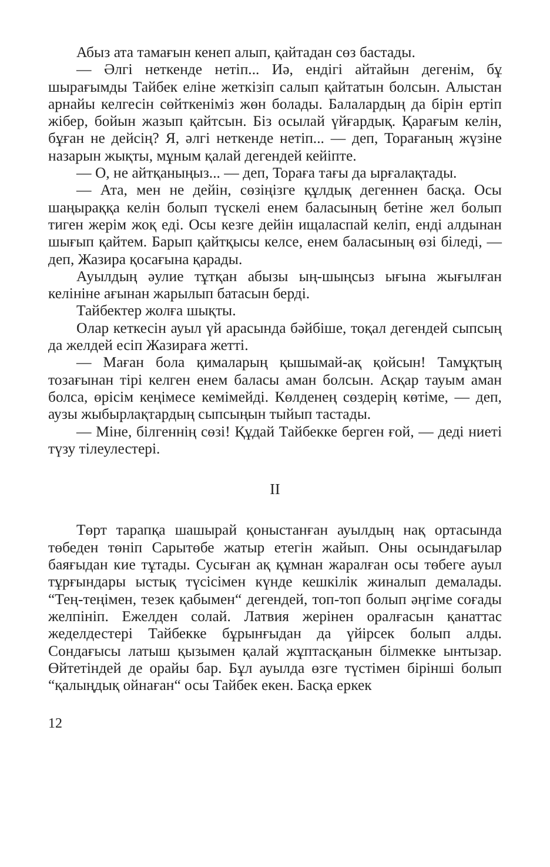Абыз ата тамағын кенеп алып, қайтадан сөз бастады.
— Әлгі неткенде нетіп... Иә, ендігі айтайын дегенім, бұ шырағымды Тайбек еліне жеткізіп салып қайтатын болсын. Алыстан арнайы келгесін сөйткеніміз жөн болады. Балалардың да бірін ертіп жібер, бойын жазып қайтсын. Біз осылай үйғардық. Қарағым келін, бұған не дейсің? Я, әлгі неткенде нетіп... — деп, Торағаның жүзіне назарын жықты, мұным қалай дегендей кейіпте.
— О, не айтқаныңыз... — деп, Тораға тағы да ырғалақтады.
— Ата, мен не дейін, сөзіңізге құлдық дегеннен басқа. Осы шаңыраққа келін болып түскелі енем баласының бетіне жел болып тиген жерім жоқ еді. Осы кезге дейін ищаласпай келіп, енді алдынан шығып қайтем. Барып қайтқысы келсе, енем баласының өзі біледі, — деп, Жазира қосағына қарады.
Ауылдың әулие тұтқан абызы ың-шыңсыз ығына жығылған келініне ағынан жарылып батасын берді.
Тайбектер жолға шықты.
Олар кеткесін ауыл үй арасында бәйбіше, тоқал дегендей сыпсың да желдей есіп Жазираға жетті.
— Маған бола қималарың қышымай-ақ қойсын! Тамұқтың тозағынан тірі келген енем баласы аман болсын. Асқар тауым аман болса, өрісім кеңімесе кемімейді. Көлденең сөздерің көтіме, — деп, аузы жыбырлақтардың сыпсыңын тыйып тастады.
— Міне, білгеннің сөзі! Құдай Тайбекке берген ғой, — деді ниеті түзу тілеулестері.
II
Төрт тарапқа шашырай қоныстанған ауылдың нақ ортасында төбеден төніп Сарытөбе жатыр етегін жайып. Оны осындағылар баяғыдан кие тұтады. Сусыған ақ құмнан жаралған осы төбеге ауыл тұрғындары ыстық түсісімен күнде кешкілік жиналып демалады. “Тең-теңімен, тезек қабымен“ дегендей, топ-топ болып әңгіме соғады желпініп. Ежелден солай. Латвия жерінен оралғасын қанаттас жеделдестері Тайбекке бұрынғыдан да үйірсек болып алды. Сондағысы латыш қызымен қалай жұптасқанын білмекке ынтызар. Өйтетіндей де орайы бар. Бұл ауылда өзге түстімен бірінші болып “қалыңдық ойнаған“ осы Тайбек екен. Басқа еркек
12